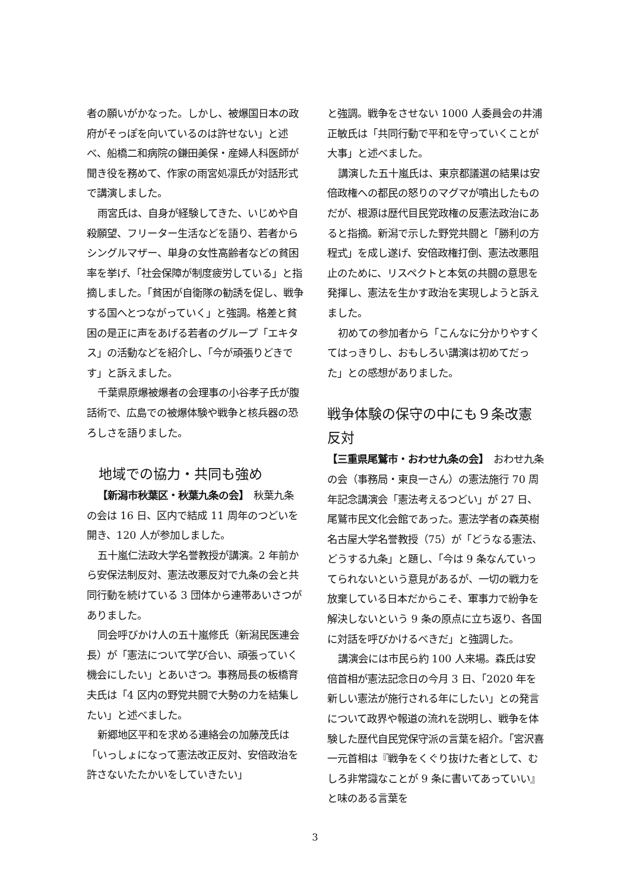者の願いがかなった。しかし、被爆国日本の政府がそっぽを向いているのは許せない」と述べ、船橋二和病院の鎌田美保・産婦人科医師が聞き役を務めて、作家の雨宮処凛氏が対話形式で講演しました。
雨宮氏は、自身が経験してきた、いじめや自殺願望、フリーター生活などを語り、若者からシングルマザー、単身の女性高齢者などの貧困率を挙げ、「社会保障が制度疲労している」と指摘しました。「貧困が自衛隊の勧誘を促し、戦争する国へとつながっていく」と強調。格差と貧困の是正に声をあげる若者のグループ「エキタス」の活動などを紹介し、「今が頑張りどきです」と訴えました。
千葉県原爆被爆者の会理事の小谷孝子氏が腹話術で、広島での被爆体験や戦争と核兵器の恐ろしさを語りました。
地域での協力・共同も強め
【新潟市秋葉区・秋葉九条の会】　秋葉九条の会は 16 日、区内で結成 11 周年のつどいを開き、120 人が参加しました。
五十嵐仁法政大学名誉教授が講演。2 年前から安保法制反対、憲法改悪反対で九条の会と共同行動を続けている 3 団体から連帯あいさつがありました。
同会呼びかけ人の五十嵐修氏（新潟民医連会長）が「憲法について学び合い、頑張っていく機会にしたい」とあいさつ。事務局長の板橋育夫氏は「4 区内の野党共闘で大勢の力を結集したい」と述べました。
新郷地区平和を求める連絡会の加藤茂氏は「いっしょになって憲法改正反対、安倍政治を許さないたたかいをしていきたい」
と強調。戦争をさせない 1000 人委員会の井浦正敏氏は「共同行動で平和を守っていくことが大事」と述べました。
講演した五十嵐氏は、東京都議選の結果は安倍政権への都民の怒りのマグマが噴出したものだが、根源は歴代目民党政権の反憲法政治にあると指摘。新潟で示した野党共闘と「勝利の方程式」を成し遂げ、安倍政権打倒、憲法改悪阻止のために、リスペクトと本気の共闘の意思を発揮し、憲法を生かす政治を実現しようと訴えました。
初めての参加者から「こんなに分かりやすくてはっきりし、おもしろい講演は初めてだった」との感想がありました。
戦争体験の保守の中にも９条改憲反対
【三重県尾鷲市・おわせ九条の会】　おわせ九条の会（事務局・東良一さん）の憲法施行 70 周年記念講演会「憲法考えるつどい」が 27 日、尾鷲市民文化会館であった。憲法学者の森英樹名古屋大学名誉教授（75）が「どうなる憲法、どうする九条」と題し、「今は 9 条なんていってられないという意見があるが、一切の戦力を放棄している日本だからこそ、軍事力で紛争を解決しないという 9 条の原点に立ち返り、各国に対話を呼びかけるべきだ」と強調した。
講演会には市民ら約 100 人来場。森氏は安倍首相が憲法記念日の今月 3 日、「2020 年を新しい憲法が施行される年にしたい」との発言について政界や報道の流れを説明し、戦争を体験した歴代自民党保守派の言葉を紹介。「宮沢喜一元首相は『戦争をくぐり抜けた者として、むしろ非常識なことが 9 条に書いてあっていい』と味のある言葉を
3